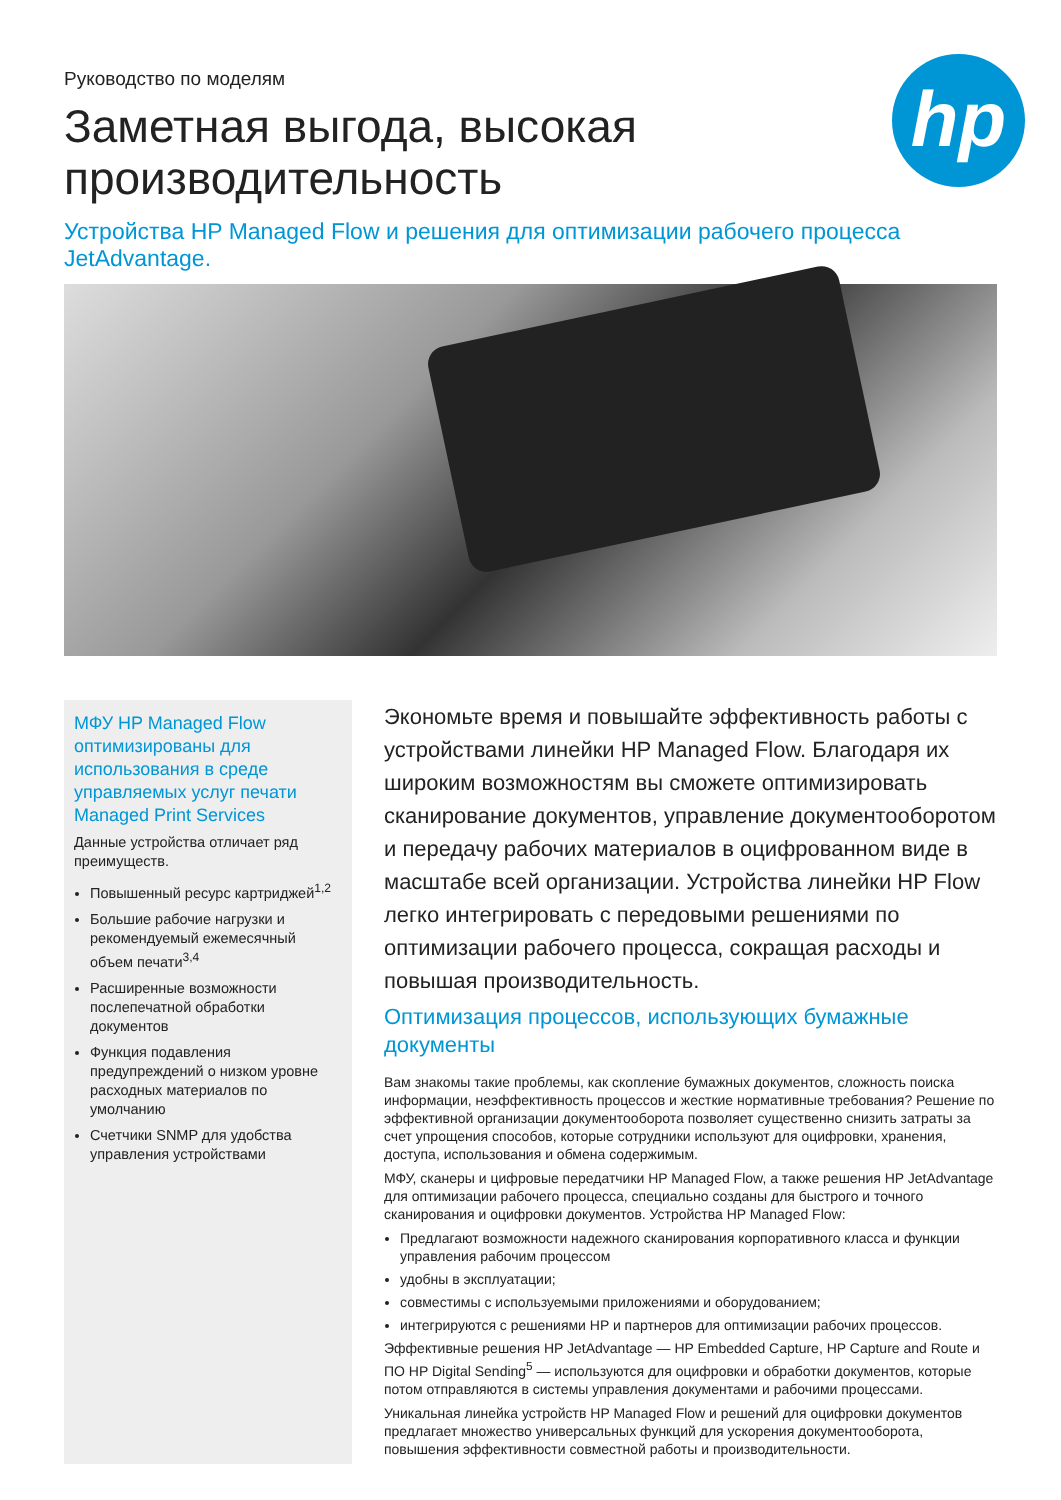hp
Руководство по моделям
Заметная выгода, высокая
производительность
Устройства HP Managed Flow и решения для оптимизации рабочего процесса JetAdvantage.
МФУ HP Managed Flow оптимизированы для использования в среде управляемых услуг печати Managed Print Services
Данные устройства отличает ряд преимуществ.
Повышенный ресурс картриджей<sup>1,2</sup>
Большие рабочие нагрузки и рекомендуемый ежемесячный объем печати<sup>3,4</sup>
Расширенные возможности послепечатной обработки документов
Функция подавления предупреждений о низком уровне расходных материалов по умолчанию
Счетчики SNMP для удобства управления устройствами
Экономьте время и повышайте эффективность работы с устройствами линейки HP Managed Flow. Благодаря их широким возможностям вы сможете оптимизировать сканирование документов, управление документооборотом и передачу рабочих материалов в оцифрованном виде в масштабе всей организации. Устройства линейки HP Flow легко интегрировать с передовыми решениями по оптимизации рабочего процесса, сокращая расходы и повышая производительность.
Оптимизация процессов, использующих бумажные документы
Вам знакомы такие проблемы, как скопление бумажных документов, сложность поиска информации, неэффективность процессов и жесткие нормативные требования? Решение по эффективной организации документооборота позволяет существенно снизить затраты за счет упрощения способов, которые сотрудники используют для оцифровки, хранения, доступа, использования и обмена содержимым.
МФУ, сканеры и цифровые передатчики HP Managed Flow, а также решения HP JetAdvantage для оптимизации рабочего процесса, специально созданы для быстрого и точного сканирования и оцифровки документов. Устройства HP Managed Flow:
Предлагают возможности надежного сканирования корпоративного класса и функции управления рабочим процессом
удобны в эксплуатации;
совместимы с используемыми приложениями и оборудованием;
интегрируются с решениями HP и партнеров для оптимизации рабочих процессов.
Эффективные решения HP JetAdvantage — HP Embedded Capture, HP Capture and Route и ПО HP Digital Sending<sup>5</sup> — используются для оцифровки и обработки документов, которые потом отправляются в системы управления документами и рабочими процессами.
Уникальная линейка устройств HP Managed Flow и решений для оцифровки документов предлагает множество универсальных функций для ускорения документооборота, повышения эффективности совместной работы и производительности.